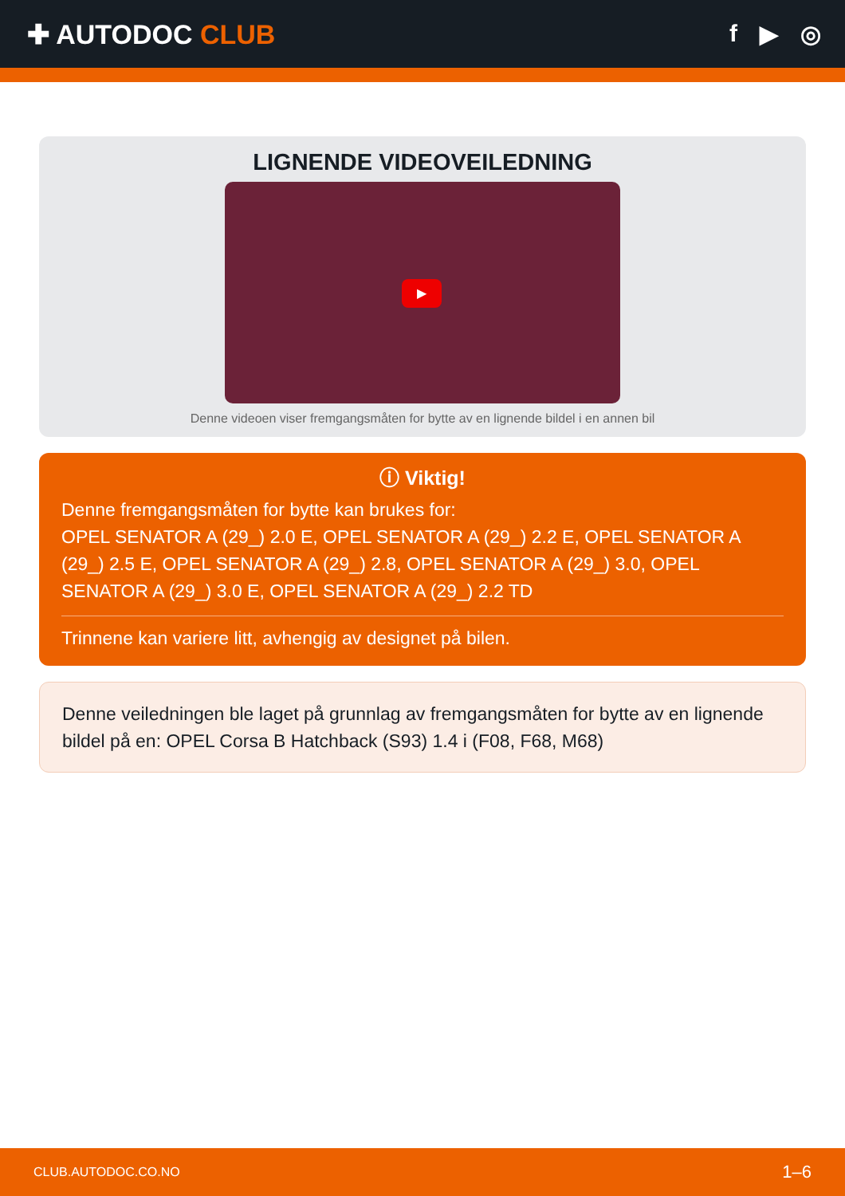✚ AUTODOC CLUB f ▶ ◎
LIGNENDE VIDEOVEILEDNING
▶
Denne videoen viser fremgangsmåten for bytte av en lignende bildel i en annen bil
ⓘ Viktig!
Denne fremgangsmåten for bytte kan brukes for:
OPEL SENATOR A (29_) 2.0 E, OPEL SENATOR A (29_) 2.2 E, OPEL SENATOR A (29_) 2.5 E, OPEL SENATOR A (29_) 2.8, OPEL SENATOR A (29_) 3.0, OPEL SENATOR A (29_) 3.0 E, OPEL SENATOR A (29_) 2.2 TD
Trinnene kan variere litt, avhengig av designet på bilen.
Denne veiledningen ble laget på grunnlag av fremgangsmåten for bytte av en lignende bildel på en: OPEL Corsa B Hatchback (S93) 1.4 i (F08, F68, M68)
CLUB.AUTODOC.CO.NO 1–6